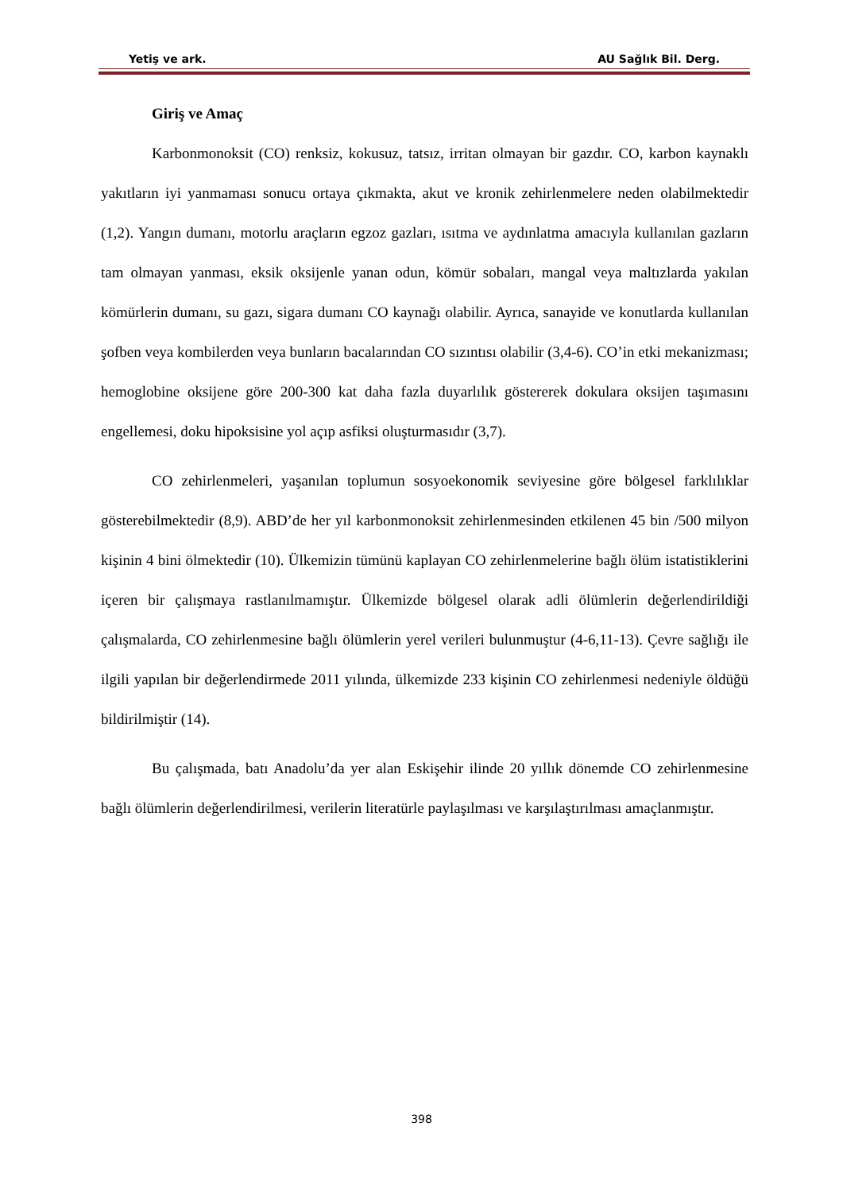Yetiş ve ark. AU Sağlık Bil. Derg.
Giriş ve Amaç
Karbonmonoksit (CO) renksiz, kokusuz, tatsız, irritan olmayan bir gazdır. CO, karbon kaynaklı yakıtların iyi yanmaması sonucu ortaya çıkmakta, akut ve kronik zehirlenmelere neden olabilmektedir (1,2). Yangın dumanı, motorlu araçların egzoz gazları, ısıtma ve aydınlatma amacıyla kullanılan gazların tam olmayan yanması, eksik oksijenle yanan odun, kömür sobaları, mangal veya maltızlarda yakılan kömürlerin dumanı, su gazı, sigara dumanı CO kaynağı olabilir. Ayrıca, sanayide ve konutlarda kullanılan şofben veya kombilerden veya bunların bacalarından CO sızıntısı olabilir (3,4-6). CO’in etki mekanizması; hemoglobine oksijene göre 200-300 kat daha fazla duyarlılık göstererek dokulara oksijen taşımasını engellemesi, doku hipoksisine yol açıp asfiksi oluşturmasıdır (3,7).
CO zehirlenmeleri, yaşanılan toplumun sosyoekonomik seviyesine göre bölgesel farklılıklar gösterebilmektedir (8,9). ABD’de her yıl karbonmonoksit zehirlenmesinden etkilenen 45 bin /500 milyon kişinin 4 bini ölmektedir (10). Ülkemizin tümünü kaplayan CO zehirlenmelerine bağlı ölüm istatistiklerini içeren bir çalışmaya rastlanılmamıştır. Ülkemizde bölgesel olarak adli ölümlerin değerlendirildiği çalışmalarda, CO zehirlenmesine bağlı ölümlerin yerel verileri bulunmuştur (4-6,11-13). Çevre sağlığı ile ilgili yapılan bir değerlendirmede 2011 yılında, ülkemizde 233 kişinin CO zehirlenmesi nedeniyle öldüğü bildirilmiştir (14).
Bu çalışmada, batı Anadolu’da yer alan Eskişehir ilinde 20 yıllık dönemde CO zehirlenmesine bağlı ölümlerin değerlendirilmesi, verilerin literatürle paylaşılması ve karşılaştırılması amaçlanmıştır.
398